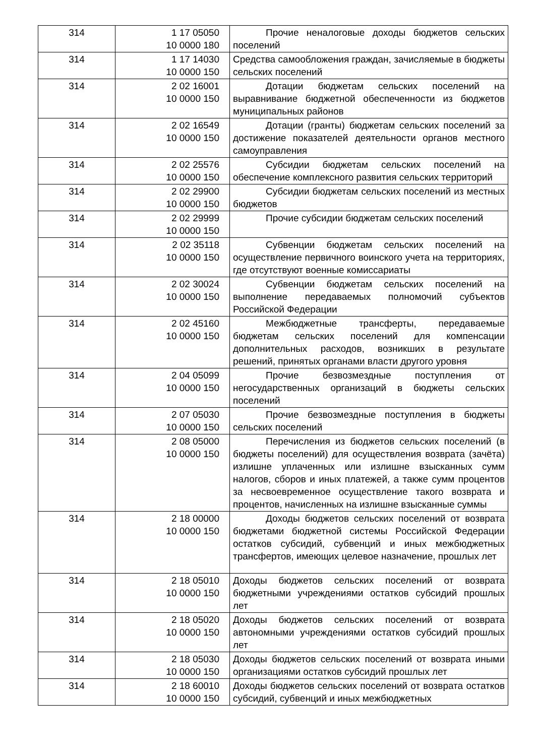| 314 | 1 17 05050 10 0000 180 | Прочие неналоговые доходы бюджетов сельских поселений |
| 314 | 1 17 14030 10 0000 150 | Средства самообложения граждан, зачисляемые в бюджеты сельских поселений |
| 314 | 2 02 16001 10 0000 150 | Дотации бюджетам сельских поселений на выравнивание бюджетной обеспеченности из бюджетов муниципальных районов |
| 314 | 2 02 16549 10 0000 150 | Дотации (гранты) бюджетам сельских поселений за достижение показателей деятельности органов местного самоуправления |
| 314 | 2 02 25576 10 0000 150 | Субсидии бюджетам сельских поселений на обеспечение комплексного развития сельских территорий |
| 314 | 2 02 29900 10 0000 150 | Субсидии бюджетам сельских поселений из местных бюджетов |
| 314 | 2 02 29999 10 0000 150 | Прочие субсидии бюджетам сельских поселений |
| 314 | 2 02 35118 10 0000 150 | Субвенции бюджетам сельских поселений на осуществление первичного воинского учета на территориях, где отсутствуют военные комиссариаты |
| 314 | 2 02 30024 10 0000 150 | Субвенции бюджетам сельских поселений на выполнение передаваемых полномочий субъектов Российской Федерации |
| 314 | 2 02 45160 10 0000 150 | Межбюджетные трансферты, передаваемые бюджетам сельских поселений для компенсации дополнительных расходов, возникших в результате решений, принятых органами власти другого уровня |
| 314 | 2 04 05099 10 0000 150 | Прочие безвозмездные поступления от негосударственных организаций в бюджеты сельских поселений |
| 314 | 2 07 05030 10 0000 150 | Прочие безвозмездные поступления в бюджеты сельских поселений |
| 314 | 2 08 05000 10 0000 150 | Перечисления из бюджетов сельских поселений (в бюджеты поселений) для осуществления возврата (зачёта) излишне уплаченных или излишне взысканных сумм налогов, сборов и иных платежей, а также сумм процентов за несвоевременное осуществление такого возврата и процентов, начисленных на излишне взысканные суммы |
| 314 | 2 18 00000 10 0000 150 | Доходы бюджетов сельских поселений от возврата бюджетами бюджетной системы Российской Федерации остатков субсидий, субвенций и иных межбюджетных трансфертов, имеющих целевое назначение, прошлых лет |
| 314 | 2 18 05010 10 0000 150 | Доходы бюджетов сельских поселений от возврата бюджетными учреждениями остатков субсидий прошлых лет |
| 314 | 2 18 05020 10 0000 150 | Доходы бюджетов сельских поселений от возврата автономными учреждениями остатков субсидий прошлых лет |
| 314 | 2 18 05030 10 0000 150 | Доходы бюджетов сельских поселений от возврата иными организациями остатков субсидий прошлых лет |
| 314 | 2 18 60010 10 0000 150 | Доходы бюджетов сельских поселений от возврата остатков субсидий, субвенций и иных межбюджетных |